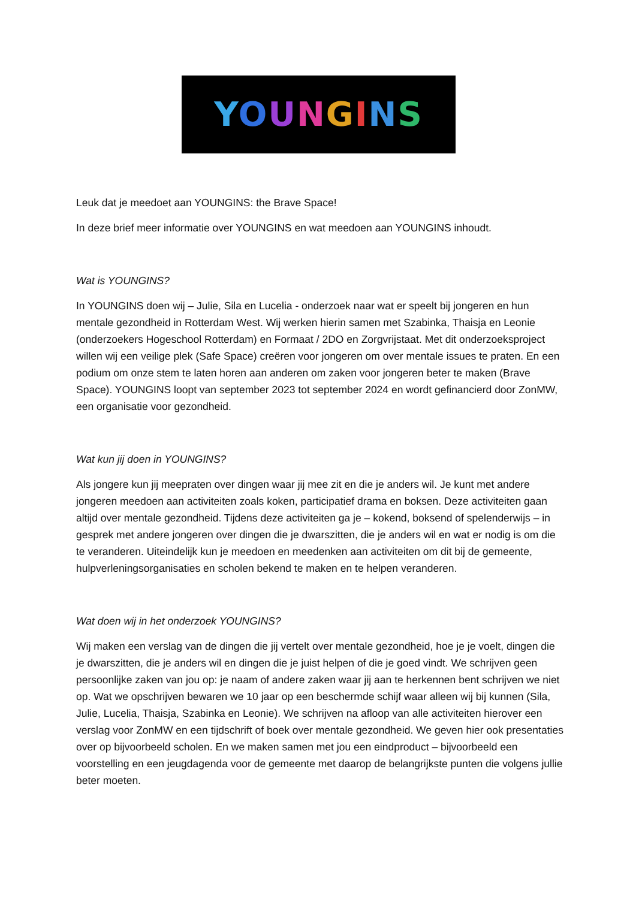YOUNGINS
Leuk dat je meedoet aan YOUNGINS: the Brave Space!
In deze brief meer informatie over YOUNGINS en wat meedoen aan YOUNGINS inhoudt.
Wat is YOUNGINS?
In YOUNGINS doen wij – Julie, Sila en Lucelia - onderzoek naar wat er speelt bij jongeren en hun mentale gezondheid in Rotterdam West. Wij werken hierin samen met Szabinka, Thaisja en Leonie (onderzoekers Hogeschool Rotterdam) en Formaat / 2DO en Zorgvrijstaat. Met dit onderzoeksproject willen wij een veilige plek (Safe Space) creëren voor jongeren om over mentale issues te praten. En een podium om onze stem te laten horen aan anderen om zaken voor jongeren beter te maken (Brave Space). YOUNGINS loopt van september 2023 tot september 2024 en wordt gefinancierd door ZonMW, een organisatie voor gezondheid.
Wat kun jij doen in YOUNGINS?
Als jongere kun jij meepraten over dingen waar jij mee zit en die je anders wil. Je kunt met andere jongeren meedoen aan activiteiten zoals koken, participatief drama en boksen. Deze activiteiten gaan altijd over mentale gezondheid. Tijdens deze activiteiten ga je – kokend, boksend of spelenderwijs – in gesprek met andere jongeren over dingen die je dwarszitten, die je anders wil en wat er nodig is om die te veranderen. Uiteindelijk kun je meedoen en meedenken aan activiteiten om dit bij de gemeente, hulpverleningsorganisaties en scholen bekend te maken en te helpen veranderen.
Wat doen wij in het onderzoek YOUNGINS?
Wij maken een verslag van de dingen die jij vertelt over mentale gezondheid, hoe je je voelt, dingen die je dwarszitten, die je anders wil en dingen die je juist helpen of die je goed vindt. We schrijven geen persoonlijke zaken van jou op: je naam of andere zaken waar jij aan te herkennen bent schrijven we niet op. Wat we opschrijven bewaren we 10 jaar op een beschermde schijf waar alleen wij bij kunnen (Sila, Julie, Lucelia, Thaisja, Szabinka en Leonie). We schrijven na afloop van alle activiteiten hierover een verslag voor ZonMW en een tijdschrift of boek over mentale gezondheid. We geven hier ook presentaties over op bijvoorbeeld scholen. En we maken samen met jou een eindproduct – bijvoorbeeld een voorstelling en een jeugdagenda voor de gemeente met daarop de belangrijkste punten die volgens jullie beter moeten.